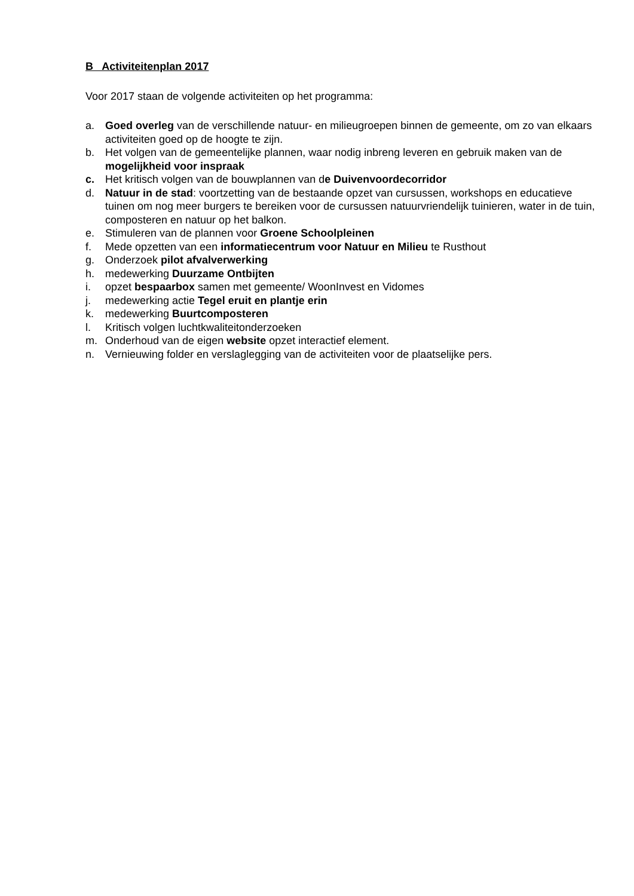B Activiteitenplan 2017
Voor 2017 staan de volgende activiteiten op het programma:
a. Goed overleg van de verschillende natuur- en milieugroepen binnen de gemeente, om zo van elkaars activiteiten goed op de hoogte te zijn.
b. Het volgen van de gemeentelijke plannen, waar nodig inbreng leveren en gebruik maken van de mogelijkheid voor inspraak
c. Het kritisch volgen van de bouwplannen van de Duivenvoordecorridor
d. Natuur in de stad: voortzetting van de bestaande opzet van cursussen, workshops en educatieve tuinen om nog meer burgers te bereiken voor de cursussen natuurvriendelijk tuinieren, water in de tuin, composteren en natuur op het balkon.
e. Stimuleren van de plannen voor Groene Schoolpleinen
f. Mede opzetten van een informatiecentrum voor Natuur en Milieu te Rusthout
g. Onderzoek pilot afvalverwerking
h. medewerking Duurzame Ontbijten
i. opzet bespaarbox samen met gemeente/ WoonInvest en Vidomes
j. medewerking actie Tegel eruit en plantje erin
k. medewerking Buurtcomposteren
l. Kritisch volgen luchtkwaliteitonderzoeken
m. Onderhoud van de eigen website opzet interactief element.
n. Vernieuwing folder en verslaglegging van de activiteiten voor de plaatselijke pers.